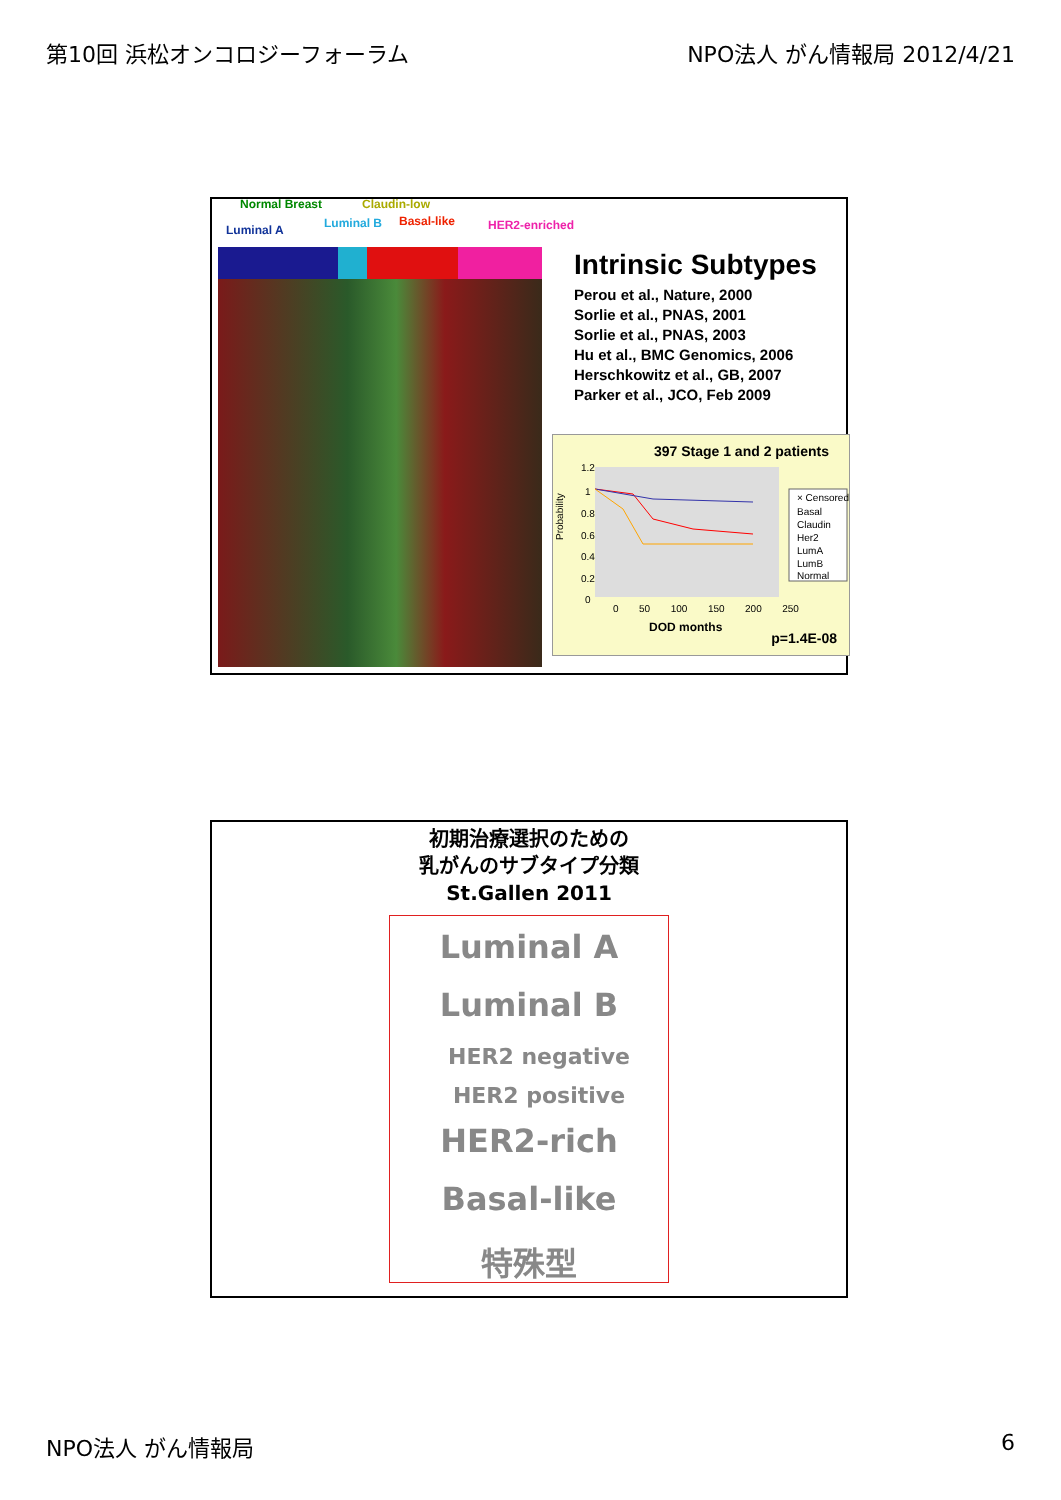第10回 浜松オンコロジーフォーラム NPO法人 がん情報局 2012/4/21
Normal Breast Claudin-low
Luminal A Luminal B Basal-like HER2-enriched
Intrinsic Subtypes
Perou et al., Nature, 2000
Sorlie et al., PNAS, 2001
Sorlie et al., PNAS, 2003
Hu et al., BMC Genomics, 2006
Herschkowitz et al., GB, 2007
Parker et al., JCO, Feb 2009
397 Stage 1 and 2 patients
1.2
1
0.8
0.6
0.4
0.2
0
Probability
× Censored
Basal
Claudin
Her2
LumA
LumB
Normal
0 50 100 150 200 250
DOD months p=1.4E-08
初期治療選択のための
乳がんのサブタイプ分類
St.Gallen 2011
Luminal A
Luminal B
HER2 negative
HER2 positive
HER2-rich
Basal-like
特殊型
NPO法人 がん情報局 6